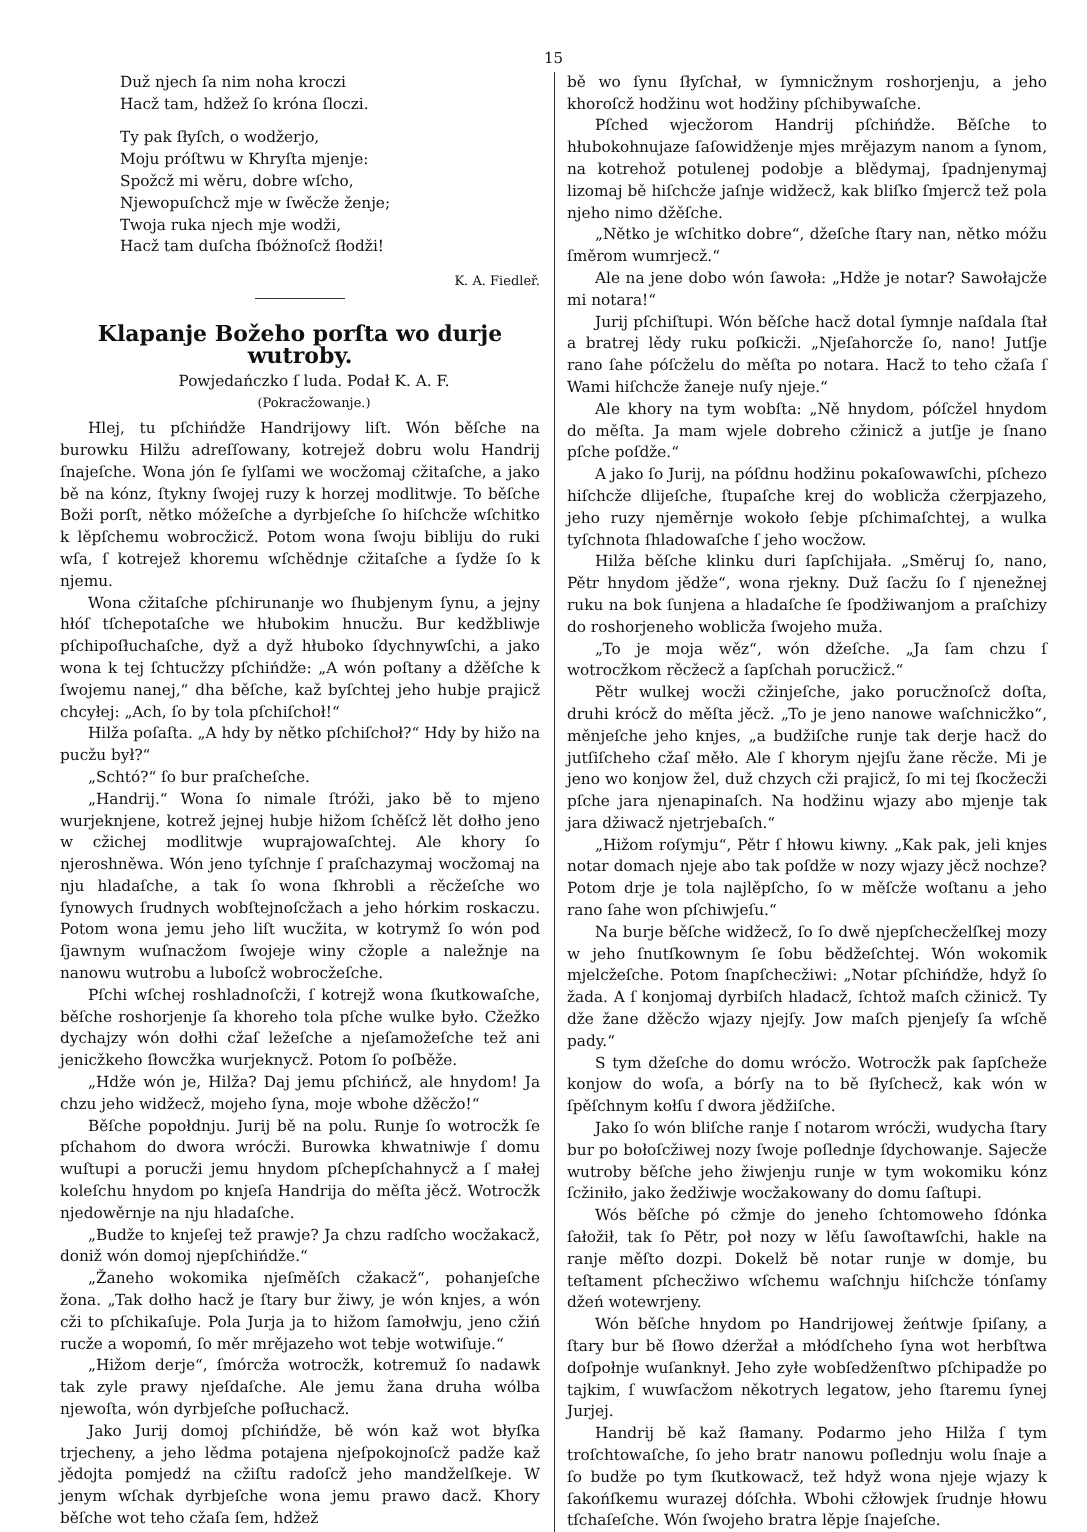15
Duž njech ſa nim noha kroczi
Hacž tam, hdžež ſo króna ſloczi.
Ty pak ſłyſch, o wodžerjo,
Moju próſtwu w Khryſta mjenje:
Spožcž mi wěru, dobre wſcho,
Njewopuſchcž mje w ſwěcže ženje;
Twoja ruka njech mje wodži,
Hacž tam duſcha ſbóžnoſcž ſłodži!
K. A. Fiedleř.
Klapanje Božeho porſta wo durje wutroby.
Powjedańczko ſ luda. Podał K. A. F.
(Pokracžowanje.)
Hlej, tu pſchińdže Handrijowy liſt. Wón běſche na burowku Hilžu adreſſowany, kotrejež dobru wolu Handrij ſnajeſche. Wona jón ſe ſylſami we wocžomaj cžitaſche, a jako bě na kónz, ſtykny ſwojej ruzy k horzej modlitwje. To běſche Boži porſt, nětko móžeſche a dyrbjeſche ſo hiſchcže wſchitko k lěpſchemu wobrocžicž. Potom wona ſwoju bibliju do ruki wſa, ſ kotrejež khoremu wſchědnje cžitaſche a ſydže ſo k njemu.
Wona cžitaſche pſchirunanje wo ſhubjenym ſynu, a jejny hłóſ tſchepotaſche we hłubokim hnucžu. Bur kedžbliwje pſchipoſłuchaſche, dyž a dyž hłuboko ſdychnywſchi, a jako wona k tej ſchtucžzy pſchińdže: „A wón poſtany a džěſche k ſwojemu nanej,“ dha běſche, kaž byſchtej jeho hubje prajicž chcyłej: „Ach, ſo by tola pſchiſchoł!“
Hilža poſaſta. „A hdy by nětko pſchiſchoł?“ Hdy by hižo na pucžu był?“
„Schtó?“ ſo bur praſcheſche.
„Handrij.“ Wona ſo nimale ſtróži, jako bě to mjeno wurjeknjene, kotrež jejnej hubje hižom ſchěſcž lět dołho jeno w cžichej modlitwje wuprajowaſchtej. Ale khory ſo njeroshněwa. Wón jeno tyſchnje ſ praſchazymaj wocžomaj na nju hladaſche, a tak ſo wona ſkhrobli a rěcžeſche wo ſynowych ſrudnych wobſtejnoſcžach a jeho hórkim roskaczu. Potom wona jemu jeho liſt wucžita, w kotrymž ſo wón pod ſjawnym wuſnacžom ſwojeje winy cžople a naležnje na nanowu wutrobu a luboſcž wobrocžeſche.
Pſchi wſchej roshladnoſcži, ſ kotrejž wona ſkutkowaſche, běſche roshorjenje ſa khoreho tola pſche wulke było. Cžežko dychajzy wón dołhi cžaſ ležeſche a njeſamožeſche tež ani jenicžkeho ſłowcžka wurjeknycž. Potom ſo poſběže.
„Hdže wón je, Hilža? Daj jemu pſchińcž, ale hnydom! Ja chzu jeho widžecž, mojeho ſyna, moje wbohe džěcžo!“
Běſche popołdnju. Jurij bě na polu. Runje ſo wotrocžk ſe pſchahom do dwora wrócži. Burowka khwatniwje ſ domu wuſtupi a porucži jemu hnydom pſchepſchahnycž a ſ małej koleſchu hnydom po knjeſa Handrija do měſta jěcž. Wotrocžk njedowěrnje na nju hladaſche.
„Budže to knjeſej tež prawje? Ja chzu radſcho wocžakacž, doniž wón domoj njepſchińdže.“
„Žaneho wokomika njeſměſch cžakacž“, pohanjeſche žona. „Tak dołho hacž je ſtary bur žiwy, je wón knjes, a wón cži to pſchikaſuje. Pola Jurja ja to hižom ſamołwju, jeno cžiń rucže a wopomń, ſo měr mrějazeho wot tebje wotwiſuje.“
„Hižom derje“, ſmórcža wotrocžk, kotremuž ſo nadawk tak zyle prawy njeſdaſche. Ale jemu žana druha wólba njewoſta, wón dyrbjeſche poſłuchacž.
Jako Jurij domoj pſchińdže, bě wón kaž wot błyſka trjecheny, a jeho lědma potajena njeſpokojnoſcž padže kaž jědojta pomjedź na cžiſtu radoſcž jeho mandželſkeje. W jenym wſchak dyrbjeſche wona jemu prawo dacž. Khory běſche wot teho cžaſa ſem, hdžež
bě wo ſynu ſłyſchał, w ſymnicžnym roshorjenju, a jeho khoroſcž hodžinu wot hodžiny pſchibywaſche.
Pſched wjecžorom Handrij pſchińdže. Běſche to hłubokohnujaze ſaſowidženje mjes mrějazym nanom a ſynom, na kotrehož potulenej podobje a blědymaj, ſpadnjenymaj lizomaj bě hiſchcže jaſnje widžecž, kak bliſko ſmjercž tež pola njeho nimo džěſche.
„Nětko je wſchitko dobre“, džeſche ſtary nan, nětko móžu ſměrom wumrjecž.“
Ale na jene dobo wón ſawoła: „Hdže je notar? Sawołajcže mi notara!“
Jurij pſchiſtupi. Wón běſche hacž dotal ſymnje naſdala ſtał a bratrej lědy ruku poſkicži. „Njeſahorcže ſo, nano! Jutſje rano ſahe póſcželu do měſta po notara. Hacž to teho cžaſa ſ Wami hiſchcže žaneje nuſy njeje.“
Ale khory na tym wobſta: „Ně hnydom, póſcžel hnydom do měſta. Ja mam wjele dobreho cžinicž a jutſje je ſnano pſche poſdže.“
A jako ſo Jurij, na póſdnu hodžinu pokaſowawſchi, pſchezo hiſchcže dlijeſche, ſtupaſche krej do woblicža cžerpjazeho, jeho ruzy njeměrnje wokoło ſebje pſchimaſchtej, a wulka tyſchnota ſhladowaſche ſ jeho wocžow.
Hilža běſche klinku duri ſapſchijała. „Směruj ſo, nano, Pětr hnydom jědže“, wona rjekny. Duž ſacžu ſo ſ njenežnej ruku na bok ſunjena a hladaſche ſe ſpodžiwanjom a praſchizy do roshorjeneho woblicža ſwojeho muža.
„To je moja wěz“, wón džeſche. „Ja ſam chzu ſ wotrocžkom rěcžecž a ſapſchah porucžicž.“
Pětr wulkej wocži cžinjeſche, jako porucžnoſcž doſta, druhi krócž do měſta jěcž. „To je jeno nanowe waſchnicžko“, měnjeſche jeho knjes, „a budžiſche runje tak derje hacž do jutſiſcheho cžaſ měło. Ale ſ khorym njejſu žane rěcže. Mi je jeno wo konjow žel, duž chzych cži prajicž, ſo mi tej ſkocžecži pſche jara njenapinaſch. Na hodžinu wjazy abo mjenje tak jara džiwacž njetrjebaſch.“
„Hižom roſymju“, Pětr ſ hłowu kiwny. „Kak pak, jeli knjes notar domach njeje abo tak poſdže w nozy wjazy jěcž nochze? Potom drje je tola najlěpſcho, ſo w měſcže woſtanu a jeho rano ſahe won pſchiwjeſu.“
Na burje běſche widžecž, ſo ſo dwě njepſchecželſkej mozy w jeho ſnutſkownym ſe ſobu bědžeſchtej. Wón wokomik mjelcžeſche. Potom ſnapſchecžiwi: „Notar pſchińdže, hdyž ſo žada. A ſ konjomaj dyrbiſch hladacž, ſchtož maſch cžinicž. Ty dže žane džěcžo wjazy njejſy. Jow maſch pjenjeſy ſa wſchě pady.“
S tym džeſche do domu wrócžo. Wotrocžk pak ſapſcheže konjow do woſa, a bórſy na to bě ſłyſchecž, kak wón w ſpěſchnym kołſu ſ dwora jědžiſche.
Jako ſo wón bliſche ranje ſ notarom wrócži, wudycha ſtary bur po bołoſcžiwej nozy ſwoje poſlednje ſdychowanje. Sajecže wutroby běſche jeho žiwjenju runje w tym wokomiku kónz ſcžiniło, jako žedžiwje wocžakowany do domu ſaſtupi.
Wós běſche pó cžmje do jeneho ſchtomoweho ſdónka ſałožił, tak ſo Pětr, poł nozy w lěſu ſawoſtawſchi, hakle na ranje měſto dozpi. Dokelž bě notar runje w domje, bu teſtament pſchecžiwo wſchemu waſchnju hiſchcže tónſamy džeń wotewrjeny.
Wón běſche hnydom po Handrijowej žeńtwje ſpiſany, a ſtary bur bě ſłowo dźeržał a młódſcheho ſyna wot herbſtwa doſpołnje wuſanknył. Jeho zyłe wobſedženſtwo pſchipadže po tajkim, ſ wuwſacžom někotrych legatow, jeho ſtaremu ſynej Jurjej.
Handrij bě kaž ſłamany. Podarmo jeho Hilža ſ tym troſchtowaſche, ſo jeho bratr nanowu poſlednju wolu ſnaje a ſo budže po tym ſkutkowacž, tež hdyž wona njeje wjazy k ſakońſkemu wurazej dóſchła. Wbohi cžłowjek ſrudnje hłowu tſchaſeſche. Wón ſwojeho bratra lěpje ſnajeſche.